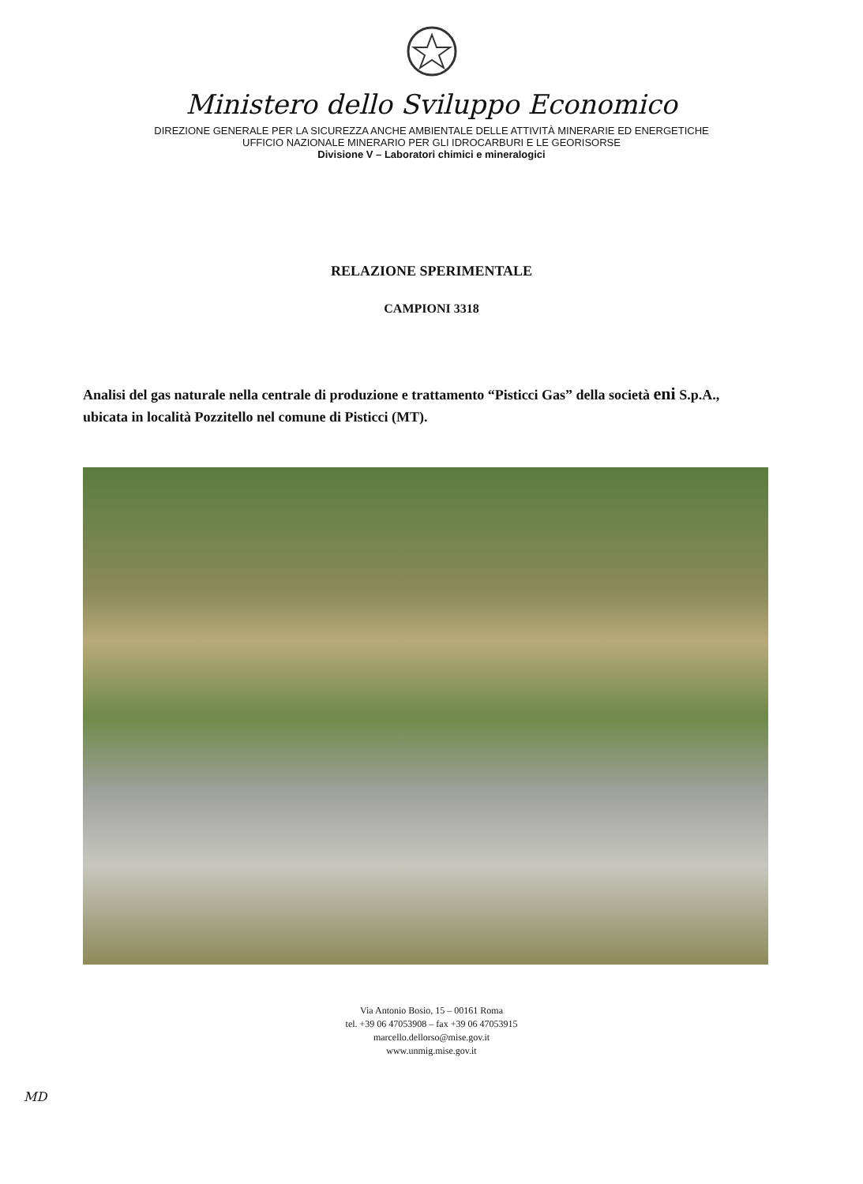Ministero dello Sviluppo Economico
DIREZIONE GENERALE PER LA SICUREZZA ANCHE AMBIENTALE DELLE ATTIVITÀ MINERARIE ED ENERGETICHE
UFFICIO NAZIONALE MINERARIO PER GLI IDROCARBURI E LE GEORISORSE
Divisione V – Laboratori chimici e mineralogici
RELAZIONE SPERIMENTALE
CAMPIONI 3318
Analisi del gas naturale nella centrale di produzione e trattamento “Pisticci Gas” della società eni S.p.A., ubicata in località Pozzitello nel comune di Pisticci (MT).
Via Antonio Bosio, 15 – 00161 Roma
tel. +39 06 47053908 – fax +39 06 47053915
marcello.dellorso@mise.gov.it
www.unmig.mise.gov.it
MD